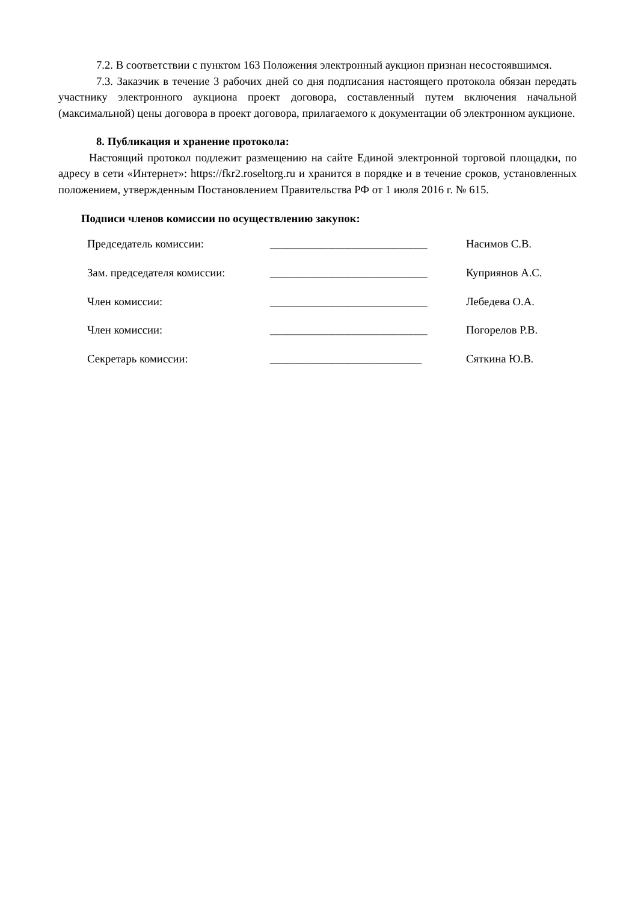7.2. В соответствии с пунктом 163 Положения электронный аукцион признан несостоявшимся.
7.3. Заказчик в течение 3 рабочих дней со дня подписания настоящего протокола обязан передать участнику электронного аукциона проект договора, составленный путем включения начальной (максимальной) цены договора в проект договора, прилагаемого к документации об электронном аукционе.
8. Публикация и хранение протокола:
Настоящий протокол подлежит размещению на сайте Единой электронной торговой площадки, по адресу в сети «Интернет»: https://fkr2.roseltorg.ru и хранится в порядке и в течение сроков, установленных положением, утвержденным Постановлением Правительства РФ от 1 июля 2016 г. № 615.
Подписи членов комиссии по осуществлению закупок:
| Председатель комиссии: | ____________________________ | Насимов С.В. |
| Зам. председателя комиссии: | ____________________________ | Куприянов А.С. |
| Член комиссии: | ____________________________ | Лебедева О.А. |
| Член комиссии: | ____________________________ | Погорелов Р.В. |
| Секретарь комиссии: | ___________________________ | Сяткина Ю.В. |